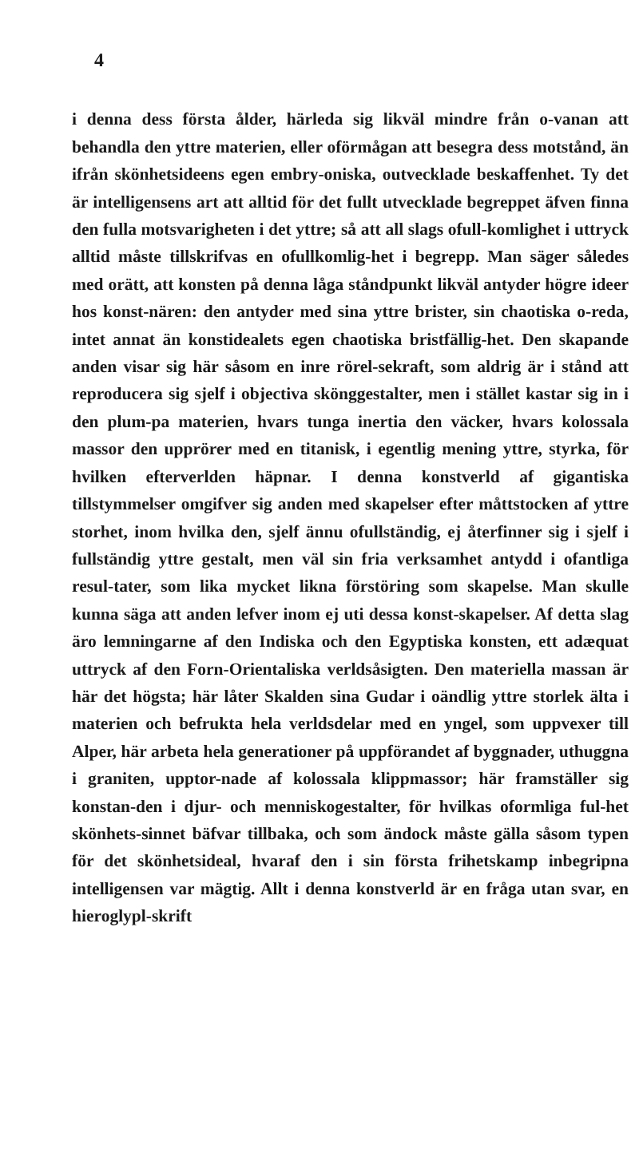4
i denna dess första ålder, härleda sig likväl mindre från o-vanan att behandla den yttre materien, eller oförmågan att besegra dess motstånd, än ifrån skönhetsideens egen embry-oniska, outvecklade beskaffenhet. Ty det är intelligensens art att alltid för det fullt utvecklade begreppet äfven finna den fulla motsvarigheten i det yttre; så att all slags ofull-komlighet i uttryck alltid måste tillskrifvas en ofullkomlig-het i begrepp. Man säger således med orätt, att konsten på denna låga ståndpunkt likväl antyder högre ideer hos konst-nären: den antyder med sina yttre brister, sin chaotiska o-reda, intet annat än konstidealets egen chaotiska bristfällig-het. Den skapande anden visar sig här såsom en inre rörel-sekraft, som aldrig är i stånd att reproducera sig sjelf i objectiva skönggestalter, men i stället kastar sig in i den plum-pa materien, hvars tunga inertia den väcker, hvars kolossala massor den upprörer med en titanisk, i egentlig mening yttre, styrka, för hvilken efterverlden häpnar. I denna konstverld af gigantiska tillstymmelser omgifver sig anden med skapelser efter måttstocken af yttre storhet, inom hvilka den, sjelf ännu ofullständig, ej återfinner sig i sjelf i fullständig yttre gestalt, men väl sin fria verksamhet antydd i ofantliga resul-tater, som lika mycket likna förstöring som skapelse. Man skulle kunna säga att anden lefver inom ej uti dessa konst-skapelser. Af detta slag äro lemningarne af den Indiska och den Egyptiska konsten, ett adæquat uttryck af den Forn-Orientaliska verldsåsigten. Den materiella massan är här det högsta; här låter Skalden sina Gudar i oändlig yttre storlek älta i materien och befrukta hela verldsdelar med en yngel, som uppvexer till Alper, här arbeta hela generationer på uppförandet af byggnader, uthuggna i graniten, upptor-nade af kolossala klippmassor; här framställer sig konstan-den i djur- och menniskogestalter, för hvilkas oformliga ful-het skönhets-sinnet bäfvar tillbaka, och som ändock måste gälla såsom typen för det skönhetsideal, hvaraf den i sin första frihetskamp inbegripna intelligensen var mägtig. Allt i denna konstverld är en fråga utan svar, en hieroglypl-skrift